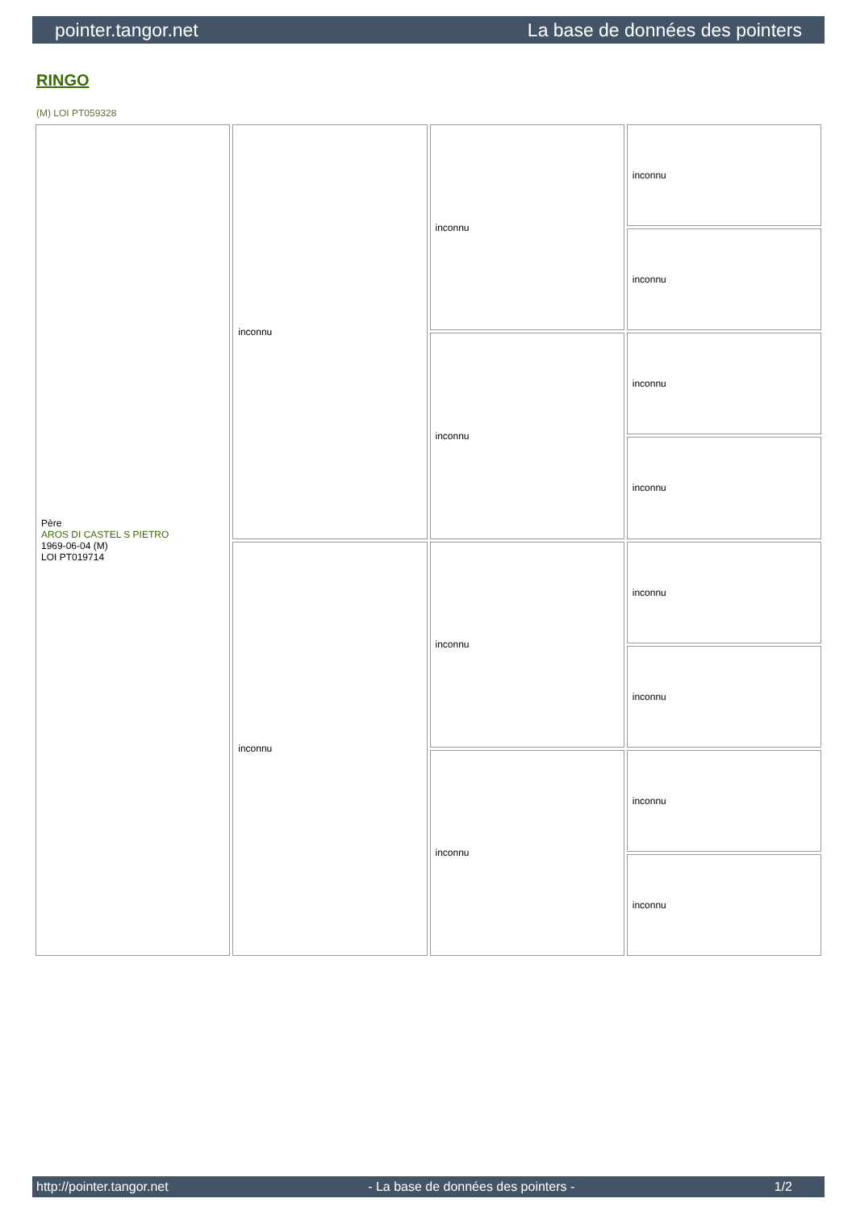pointer.tangor.net La base de données des pointers
RINGO
(M) LOI PT059328
| Père AROS DI CASTEL S PIETRO 1969-06-04 (M) LOI PT019714 | inconnu | inconnu | inconnu |
| | | | inconnu |
| | | inconnu | inconnu |
| | | | inconnu |
| | inconnu | inconnu | inconnu |
| | | | inconnu |
| | | inconnu | inconnu |
| | | | inconnu |
http://pointer.tangor.net - La base de données des pointers - 1/2